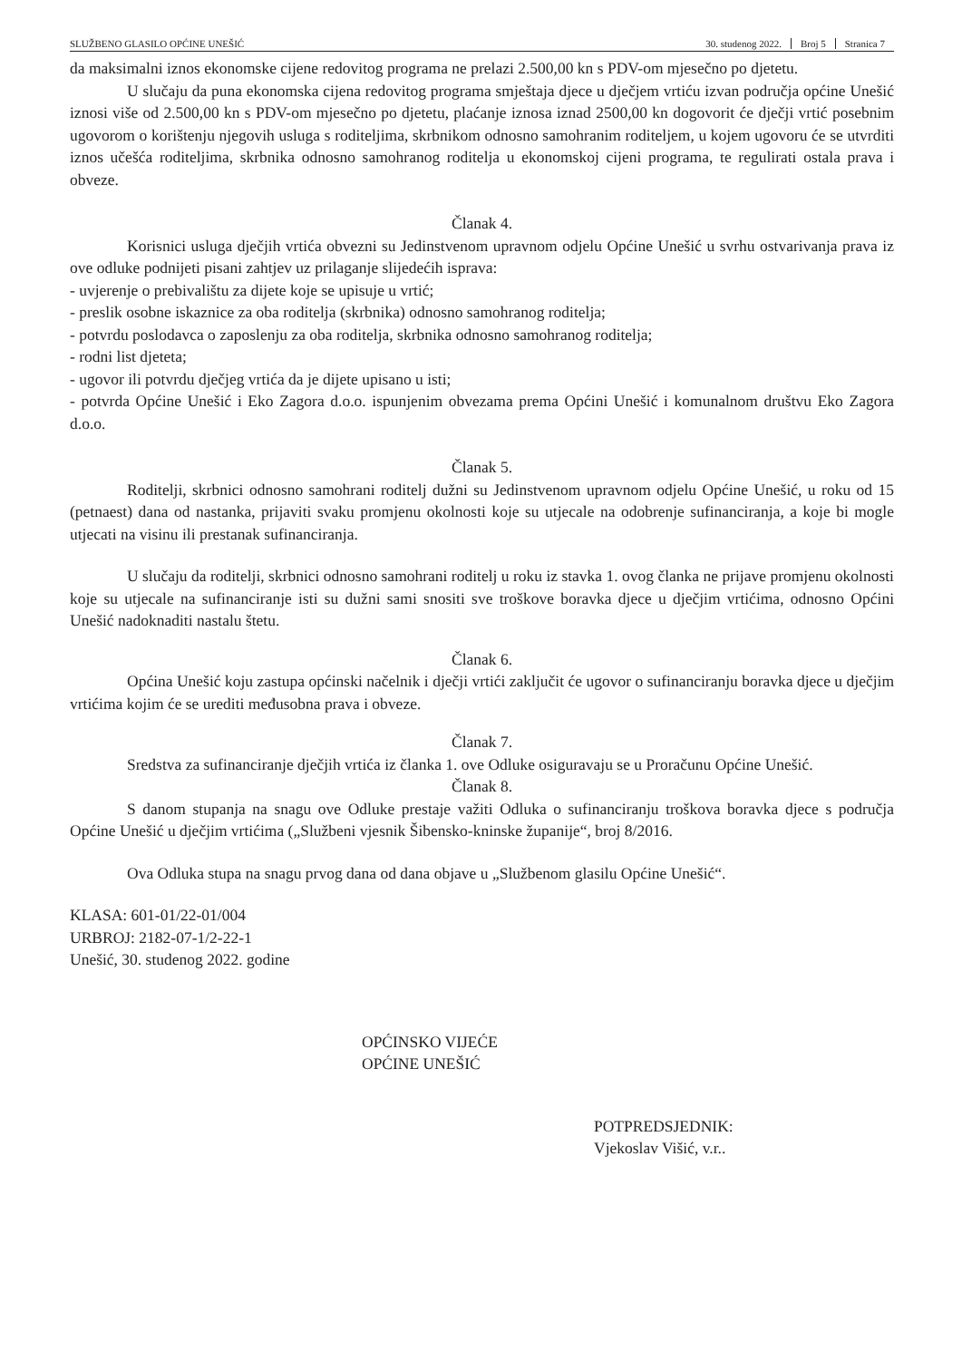SLUŽBENO GLASILO OPĆINE UNEŠIĆ 30. studenog 2022. Broj 5 Stranica 7
da maksimalni iznos ekonomske cijene redovitog programa ne prelazi 2.500,00 kn s PDV-om mjesečno po djetetu.
U slučaju da puna ekonomska cijena redovitog programa smještaja djece u dječjem vrtiću izvan područja općine Unešić iznosi više od 2.500,00 kn s PDV-om mjesečno po djetetu, plaćanje iznosa iznad 2500,00 kn dogovorit će dječji vrtić posebnim ugovorom o korištenju njegovih usluga s roditeljima, skrbnikom odnosno samohranim roditeljem, u kojem ugovoru će se utvrditi iznos učešća roditeljima, skrbnika odnosno samohranog roditelja u ekonomskoj cijeni programa, te regulirati ostala prava i obveze.
Članak 4.
Korisnici usluga dječjih vrtića obvezni su Jedinstvenom upravnom odjelu Općine Unešić u svrhu ostvarivanja prava iz ove odluke podnijeti pisani zahtjev uz prilaganje slijedećih isprava:
- uvjerenje o prebivalištu za dijete koje se upisuje u vrtić;
- preslik osobne iskaznice za oba roditelja (skrbnika) odnosno samohranog roditelja;
- potvrdu poslodavca o zaposlenju za oba roditelja, skrbnika odnosno samohranog roditelja;
- rodni list djeteta;
- ugovor ili potvrdu dječjeg vrtića da je dijete upisano u isti;
- potvrda Općine Unešić i Eko Zagora d.o.o. ispunjenim obvezama prema Općini Unešić i komunalnom društvu Eko Zagora d.o.o.
Članak 5.
Roditelji, skrbnici odnosno samohrani roditelj dužni su Jedinstvenom upravnom odjelu Općine Unešić, u roku od 15 (petnaest) dana od nastanka, prijaviti svaku promjenu okolnosti koje su utjecale na odobrenje sufinanciranja, a koje bi mogle utjecati na visinu ili prestanak sufinanciranja.
U slučaju da roditelji, skrbnici odnosno samohrani roditelj u roku iz stavka 1. ovog članka ne prijave promjenu okolnosti koje su utjecale na sufinanciranje isti su dužni sami snositi sve troškove boravka djece u dječjim vrtićima, odnosno Općini Unešić nadoknaditi nastalu štetu.
Članak 6.
Općina Unešić koju zastupa općinski načelnik i dječji vrtići zaključit će ugovor o sufinanciranju boravka djece u dječjim vrtićima kojim će se urediti međusobna prava i obveze.
Članak 7.
Sredstva za sufinanciranje dječjih vrtića iz članka 1. ove Odluke osiguravaju se u Proračunu Općine Unešić.
Članak 8.
S danom stupanja na snagu ove Odluke prestaje važiti Odluka o sufinanciranju troškova boravka djece s područja Općine Unešić u dječjim vrtićima („Službeni vjesnik Šibensko-kninske županije“, broj 8/2016.
Ova Odluka stupa na snagu prvog dana od dana objave u „Službenom glasilu Općine Unešić“.
KLASA: 601-01/22-01/004
URBROJ: 2182-07-1/2-22-1
Unešić, 30. studenog 2022. godine
OPĆINSKO VIJEĆE
OPĆINE UNEŠIĆ
POTPREDSJEDNIK:
Vjekoslav Višić, v.r..